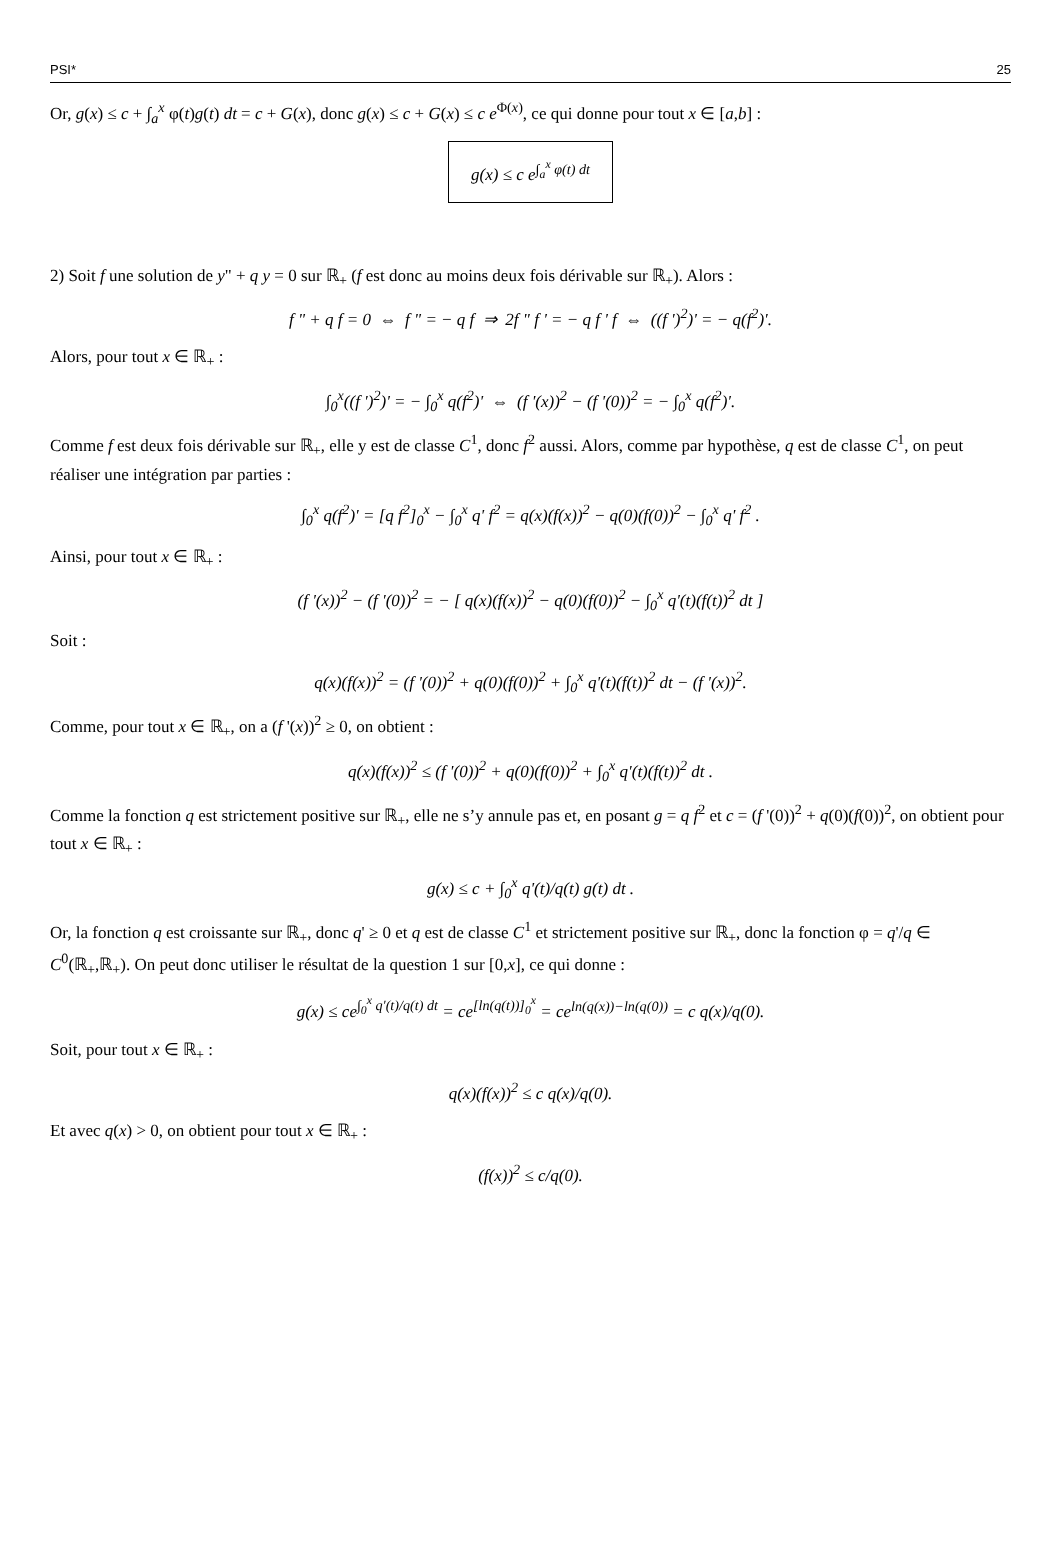PSI* 25
Or, g(x) ≤ c + ∫<sub>a</sub><sup>x</sup> φ(t)g(t) dt = c + G(x), donc g(x) ≤ c + G(x) ≤ c e<sup>Φ(x)</sup>, ce qui donne pour tout x ∈ [a,b] :
g(x) ≤ c e<sup>∫<sub>a</sub><sup>x</sup> φ(t) dt</sup>
2) Soit f une solution de y" + q y = 0 sur ℝ<sub>+</sub> (f est donc au moins deux fois dérivable sur ℝ<sub>+</sub>). Alors :
f " + q f = 0 ⇔ f " = − q f ⇒ 2f " f ' = − q f ' f ⇔ ((f ')<sup>2</sup>)' = − q(f<sup>2</sup>)'.
Alors, pour tout x ∈ ℝ<sub>+</sub> :
∫<sub>0</sub><sup>x</sup>((f ')<sup>2</sup>)' = − ∫<sub>0</sub><sup>x</sup> q(f<sup>2</sup>)' ⇔ (f '(x))<sup>2</sup> − (f '(0))<sup>2</sup> = − ∫<sub>0</sub><sup>x</sup> q(f<sup>2</sup>)'.
Comme f est deux fois dérivable sur ℝ<sub>+</sub>, elle y est de classe C<sup>1</sup>, donc f<sup>2</sup> aussi. Alors, comme par hypothèse, q est de classe C<sup>1</sup>, on peut réaliser une intégration par parties :
∫<sub>0</sub><sup>x</sup> q(f<sup>2</sup>)' = [q f<sup>2</sup>]<sub>0</sub><sup>x</sup> − ∫<sub>0</sub><sup>x</sup> q' f<sup>2</sup> = q(x)(f(x))<sup>2</sup> − q(0)(f(0))<sup>2</sup> − ∫<sub>0</sub><sup>x</sup> q' f<sup>2</sup> .
Ainsi, pour tout x ∈ ℝ<sub>+</sub> :
(f '(x))<sup>2</sup> − (f '(0))<sup>2</sup> = − [ q(x)(f(x))<sup>2</sup> − q(0)(f(0))<sup>2</sup> − ∫<sub>0</sub><sup>x</sup> q'(t)(f(t))<sup>2</sup> dt ]
Soit :
q(x)(f(x))<sup>2</sup> = (f '(0))<sup>2</sup> + q(0)(f(0))<sup>2</sup> + ∫<sub>0</sub><sup>x</sup> q'(t)(f(t))<sup>2</sup> dt − (f '(x))<sup>2</sup>.
Comme, pour tout x ∈ ℝ<sub>+</sub>, on a (f '(x))<sup>2</sup> ≥ 0, on obtient :
q(x)(f(x))<sup>2</sup> ≤ (f '(0))<sup>2</sup> + q(0)(f(0))<sup>2</sup> + ∫<sub>0</sub><sup>x</sup> q'(t)(f(t))<sup>2</sup> dt .
Comme la fonction q est strictement positive sur ℝ<sub>+</sub>, elle ne s’y annule pas et, en posant g = q f<sup>2</sup> et c = (f '(0))<sup>2</sup> + q(0)(f(0))<sup>2</sup>, on obtient pour tout x ∈ ℝ<sub>+</sub> :
g(x) ≤ c + ∫<sub>0</sub><sup>x</sup> q'(t)/q(t) g(t) dt .
Or, la fonction q est croissante sur ℝ<sub>+</sub>, donc q' ≥ 0 et q est de classe C<sup>1</sup> et strictement positive sur ℝ<sub>+</sub>, donc la fonction φ = q'/q ∈ C<sup>0</sup>(ℝ<sub>+</sub>,ℝ<sub>+</sub>). On peut donc utiliser le résultat de la question 1 sur [0,x], ce qui donne :
g(x) ≤ ce<sup>∫<sub>0</sub><sup>x</sup> q'(t)/q(t) dt</sup> = ce<sup>[ln(q(t))]<sub>0</sub><sup>x</sup></sup> = ce<sup>ln(q(x))−ln(q(0))</sup> = c q(x)/q(0).
Soit, pour tout x ∈ ℝ<sub>+</sub> :
q(x)(f(x))<sup>2</sup> ≤ c q(x)/q(0).
Et avec q(x) > 0, on obtient pour tout x ∈ ℝ<sub>+</sub> :
(f(x))<sup>2</sup> ≤ c/q(0).